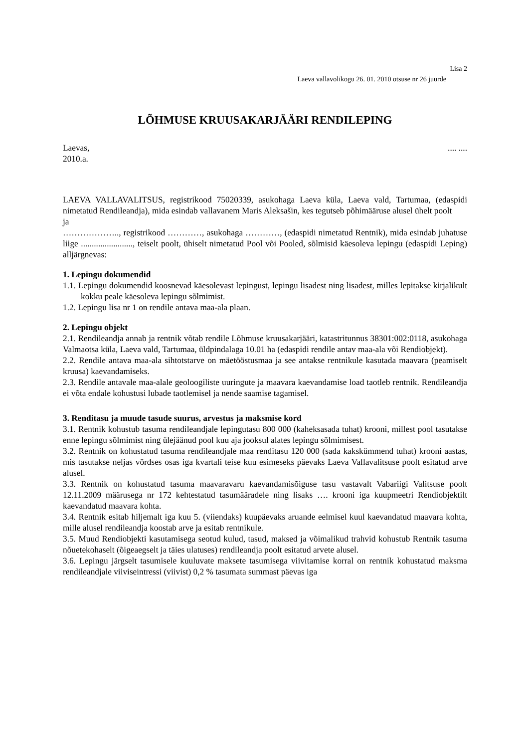Lisa 2
Laeva vallavolikogu 26. 01. 2010 otsuse nr 26 juurde
LÕHMUSE KRUUSAKARJÄÄRI RENDILEPING
Laevas,.... ....
2010.a.
LAEVA VALLAVALITSUS, registrikood 75020339, asukohaga Laeva küla, Laeva vald, Tartumaa, (edaspidi nimetatud Rendileandja), mida esindab vallavanem Maris Aleksašin, kes tegutseb põhimääruse alusel ühelt poolt
ja
……………….., registrikood …………, asukohaga …………, (edaspidi nimetatud Rentnik), mida esindab juhatuse liige ........................, teiselt poolt, ühiselt nimetatud Pool või Pooled, sõlmisid käesoleva lepingu (edaspidi Leping) alljärgnevas:
1. Lepingu dokumendid
1.1. Lepingu dokumendid koosnevad käesolevast lepingust, lepingu lisadest ning lisadest, milles lepitakse kirjalikult kokku peale käesoleva lepingu sõlmimist.
1.2. Lepingu lisa nr 1 on rendile antava maa-ala plaan.
2. Lepingu objekt
2.1. Rendileandja annab ja rentnik võtab rendile Lõhmuse kruusakarjääri, katastritunnus 38301:002:0118, asukohaga Valmaotsa küla, Laeva vald, Tartumaa, üldpindalaga 10.01 ha (edaspidi rendile antav maa-ala või Rendiobjekt).
2.2. Rendile antava maa-ala sihtotstarve on mäetööstusmaa ja see antakse rentnikule kasutada maavara (peamiselt kruusa) kaevandamiseks.
2.3. Rendile antavale maa-alale geoloogiliste uuringute ja maavara kaevandamise load taotleb rentnik. Rendileandja ei võta endale kohustusi lubade taotlemisel ja nende saamise tagamisel.
3. Renditasu ja muude tasude suurus, arvestus ja maksmise kord
3.1. Rentnik kohustub tasuma rendileandjale lepingutasu 800 000 (kaheksasada tuhat) krooni, millest pool tasutakse enne lepingu sõlmimist ning ülejäänud pool kuu aja jooksul alates lepingu sõlmimisest.
3.2. Rentnik on kohustatud tasuma rendileandjale maa renditasu 120 000 (sada kakskümmend tuhat) krooni aastas, mis tasutakse neljas võrdses osas iga kvartali teise kuu esimeseks päevaks Laeva Vallavalitsuse poolt esitatud arve alusel.
3.3. Rentnik on kohustatud tasuma maavaravaru kaevandamisõiguse tasu vastavalt Vabariigi Valitsuse poolt 12.11.2009 määrusega nr 172 kehtestatud tasumääradele ning lisaks …. krooni iga kuupmeetri Rendiobjektilt kaevandatud maavara kohta.
3.4. Rentnik esitab hiljemalt iga kuu 5. (viiendaks) kuupäevaks aruande eelmisel kuul kaevandatud maavara kohta, mille alusel rendileandja koostab arve ja esitab rentnikule.
3.5. Muud Rendiobjekti kasutamisega seotud kulud, tasud, maksed ja võimalikud trahvid kohustub Rentnik tasuma nõuetekohaselt (õigeaegselt ja täies ulatuses) rendileandja poolt esitatud arvete alusel.
3.6. Lepingu järgselt tasumisele kuuluvate maksete tasumisega viivitamise korral on rentnik kohustatud maksma rendileandjale viiviseintressi (viivist) 0,2 % tasumata summast päevas iga